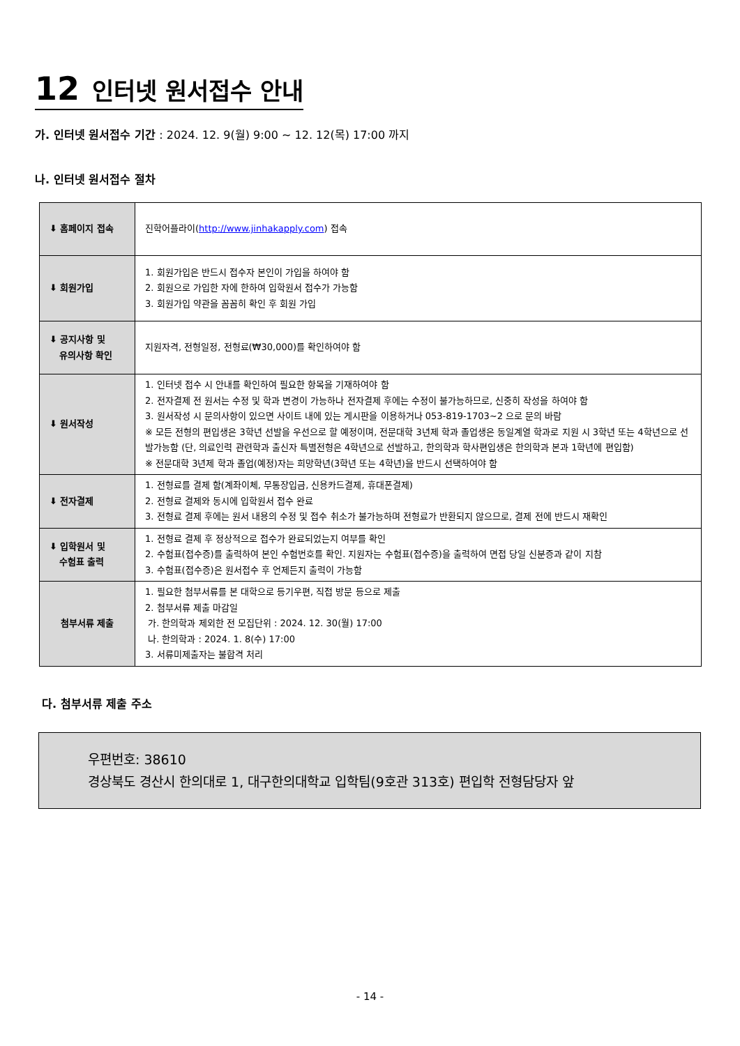12 인터넷 원서접수 안내
가. 인터넷 원서접수 기간 : 2024. 12. 9(월) 9:00 ~ 12. 12(목) 17:00 까지
나. 인터넷 원서접수 절차
| ⬇ 홈페이지 접속 | 진학어플라이( http://www.jinhakapply.com ) 접속 |
| ⬇ 회원가입 | 1. 회원가입은 반드시 접수자 본인이 가입을 하여야 함 2. 회원으로 가입한 자에 한하여 입학원서 접수가 가능함 3. 회원가입 약관을 꼼꼼히 확인 후 회원 가입 |
| ⬇ 공지사항 및 유의사항 확인 | 지원자격, 전형일정, 전형료(₩30,000)를 확인하여야 함 |
| ⬇ 원서작성 | 1. 인터넷 접수 시 안내를 확인하여 필요한 항목을 기재하여야 함 2. 전자결제 전 원서는 수정 및 학과 변경이 가능하나 전자결제 후에는 수정이 불가능하므로, 신중히 작성을 하여야 함 3. 원서작성 시 문의사항이 있으면 사이트 내에 있는 게시판을 이용하거나 053-819-1703~2 으로 문의 바람 ※ 모든 전형의 편입생은 3학년 선발을 우선으로 할 예정이며, 전문대학 3년제 학과 졸업생은 동일계열 학과로 지원 시 3학년 또는 4학년으로 선발가능함 (단, 의료인력 관련학과 출신자 특별전형은 4학년으로 선발하고, 한의학과 학사편입생은 한의학과 본과 1학년에 편입함) ※ 전문대학 3년제 학과 졸업(예정)자는 희망학년(3학년 또는 4학년)을 반드시 선택하여야 함 |
| ⬇ 전자결제 | 1. 전형료를 결제 함(계좌이체, 무통장입금, 신용카드결제, 휴대폰결제) 2. 전형료 결제와 동시에 입학원서 접수 완료 3. 전형료 결제 후에는 원서 내용의 수정 및 접수 취소가 불가능하며 전형료가 반환되지 않으므로, 결제 전에 반드시 재확인 |
| ⬇ 입학원서 및 수험표 출력 | 1. 전형료 결제 후 정상적으로 접수가 완료되었는지 여부를 확인 2. 수험표(접수증)를 출력하여 본인 수험번호를 확인. 지원자는 수험표(접수증)을 출력하여 면접 당일 신분증과 같이 지참 3. 수험표(접수증)은 원서접수 후 언제든지 출력이 가능함 |
| 첨부서류 제출 | 1. 필요한 첨부서류를 본 대학으로 등기우편, 직접 방문 등으로 제출 2. 첨부서류 제출 마감일 가. 한의학과 제외한 전 모집단위 : 2024. 12. 30(월) 17:00 나. 한의학과 : 2024. 1. 8(수) 17:00 3. 서류미제출자는 불합격 처리 |
다. 첨부서류 제출 주소
우편번호: 38610
경상북도 경산시 한의대로 1, 대구한의대학교 입학팀(9호관 313호) 편입학 전형담당자 앞
- 14 -